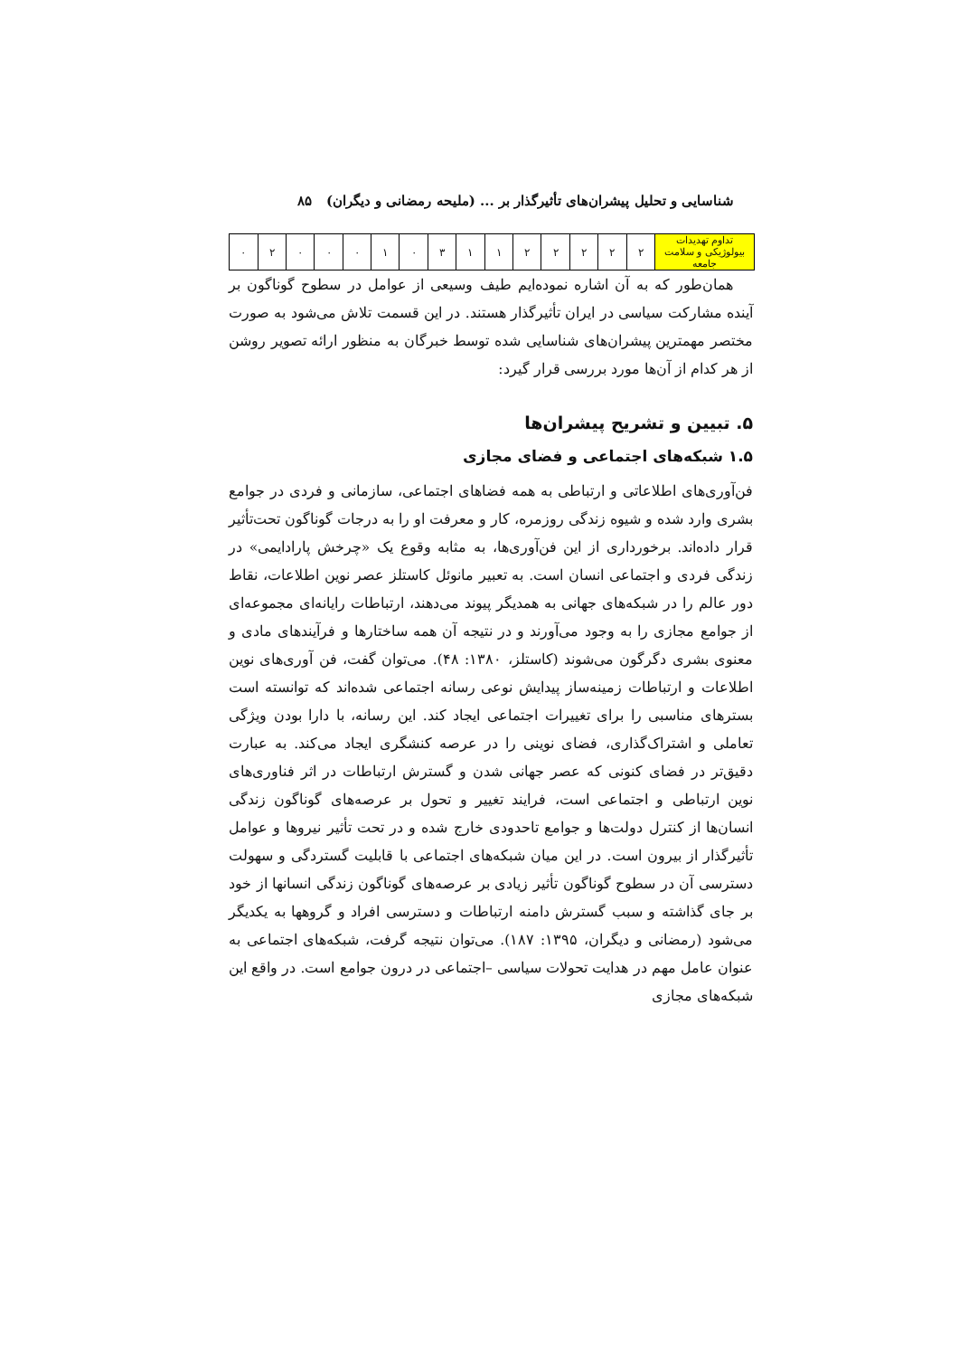شناسایی و تحلیل پیشران‌های تأثیرگذار بر ... (ملیحه رمضانی و دیگران) ۸۵
| تداوم تهدیدات بیولوژیکی و سلامت جامعه | ۲ | ۲ | ۲ | ۲ | ۲ | ۱ | ۱ | ۳ | ۰ | ۱ | ۰ | ۰ | ۰ | ۲ | ۰ |
همان‌طور که به آن اشاره نموده‌ایم طیف وسیعی از عوامل در سطوح گوناگون بر آینده مشارکت سیاسی در ایران تأثیرگذار هستند. در این قسمت تلاش می‌شود به صورت مختصر مهمترین پیشران‌های شناسایی شده توسط خبرگان به منظور ارائه تصویر روشن از هر کدام از آن‌ها مورد بررسی قرار گیرد:
۵. تبیین و تشریح پیشران‌ها
۱.۵ شبکه‌های اجتماعی و فضای مجازی
فن‌آوری‌های اطلاعاتی و ارتباطی به همه فضاهای اجتماعی، سازمانی و فردی در جوامع بشری وارد شده و شیوه زندگی روزمره، کار و معرفت او را به درجات گوناگون تحت‌تأثیر قرار داده‌اند. برخورداری از این فن‌آوری‌ها، به مثابه وقوع یک «چرخش پارادایمی» در زندگی فردی و اجتماعی انسان است. به تعبیر مانوئل کاستلز عصر نوین اطلاعات، نقاط دور عالم را در شبکه‌های جهانی به همدیگر پیوند می‌دهند، ارتباطات رایانه‌ای مجموعه‌ای از جوامع مجازی را به وجود می‌آورند و در نتیجه آن همه ساختارها و فرآیندهای مادی و معنوی بشری دگرگون می‌شوند (کاستلز، ۱۳۸۰: ۴۸). می‌توان گفت، فن آوری‌های نوین اطلاعات و ارتباطات زمینه‌ساز پیدایش نوعی رسانه اجتماعی شده‌اند که توانسته است بسترهای مناسبی را برای تغییرات اجتماعی ایجاد کند. این رسانه، با دارا بودن ویژگی تعاملی و اشتراک‌گذاری، فضای نوینی را در عرصه کنشگری ایجاد می‌کند. به عبارت دقیق‌تر در فضای کنونی که عصر جهانی شدن و گسترش ارتباطات در اثر فناوری‌های نوین ارتباطی و اجتماعی است، فرایند تغییر و تحول بر عرصه‌های گوناگون زندگی انسان‌ها از کنترل دولت‌ها و جوامع تاحدودی خارج شده و در تحت تأثیر نیروها و عوامل تأثیرگذار از بیرون است. در این میان شبکه‌های اجتماعی با قابلیت گستردگی و سهولت دسترسی آن در سطوح گوناگون تأثیر زیادی بر عرصه‌های گوناگون زندگی انسانها از خود بر جای گذاشته و سبب گسترش دامنه ارتباطات و دسترسی افراد و گروهها به یکدیگر می‌شود (رمضانی و دیگران، ۱۳۹۵: ۱۸۷). می‌توان نتیجه گرفت، شبکه‌های اجتماعی به عنوان عامل مهم در هدایت تحولات سیاسی –اجتماعی در درون جوامع است. در واقع این شبکه‌های مجازی